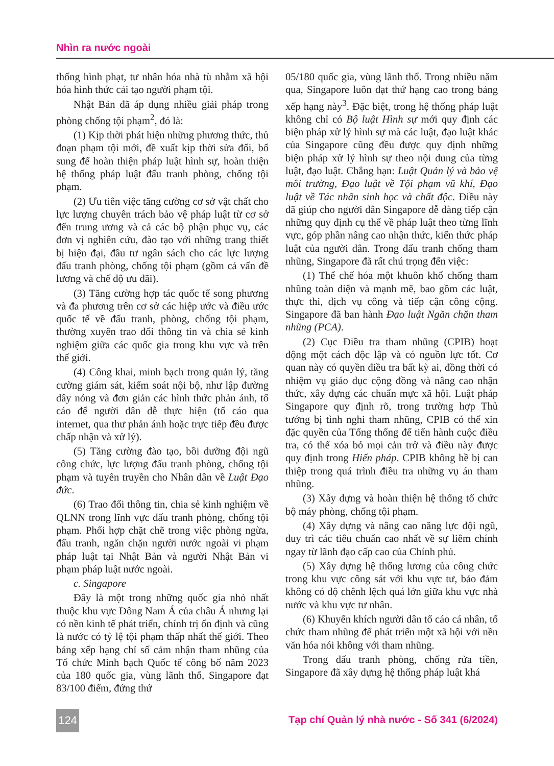Nhìn ra nước ngoài
thống hình phạt, tư nhân hóa nhà tù nhằm xã hội hóa hình thức cải tạo người phạm tội.
Nhật Bản đã áp dụng nhiều giải pháp trong phòng chống tội phạm<sup>2</sup>, đó là:
(1) Kịp thời phát hiện những phương thức, thủ đoạn phạm tội mới, đề xuất kịp thời sửa đổi, bổ sung để hoàn thiện pháp luật hình sự, hoàn thiện hệ thống pháp luật đấu tranh phòng, chống tội phạm.
(2) Ưu tiên việc tăng cường cơ sở vật chất cho lực lượng chuyên trách bảo vệ pháp luật từ cơ sở đến trung ương và cả các bộ phận phục vụ, các đơn vị nghiên cứu, đào tạo với những trang thiết bị hiện đại, đầu tư ngân sách cho các lực lượng đấu tranh phòng, chống tội phạm (gồm cả vấn đề lương và chế độ ưu đãi).
(3) Tăng cường hợp tác quốc tế song phương và đa phương trên cơ sở các hiệp ước và điều ước quốc tế về đấu tranh, phòng, chống tội phạm, thường xuyên trao đổi thông tin và chia sẻ kinh nghiệm giữa các quốc gia trong khu vực và trên thế giới.
(4) Công khai, minh bạch trong quản lý, tăng cường giám sát, kiểm soát nội bộ, như lập đường dây nóng và đơn giản các hình thức phản ánh, tố cáo để người dân dễ thực hiện (tố cáo qua internet, qua thư phản ánh hoặc trực tiếp đều được chấp nhận và xử lý).
(5) Tăng cường đào tạo, bồi dưỡng đội ngũ công chức, lực lượng đấu tranh phòng, chống tội phạm và tuyên truyền cho Nhân dân về Luật Đạo đức.
(6) Trao đổi thông tin, chia sẻ kinh nghiệm về QLNN trong lĩnh vực đấu tranh phòng, chống tội phạm. Phối hợp chặt chẽ trong việc phòng ngừa, đấu tranh, ngăn chặn người nước ngoài vi phạm pháp luật tại Nhật Bản và người Nhật Bản vi phạm pháp luật nước ngoài.
c. Singapore
Đây là một trong những quốc gia nhỏ nhất thuộc khu vực Đông Nam Á của châu Á nhưng lại có nền kinh tế phát triển, chính trị ổn định và cũng là nước có tỷ lệ tội phạm thấp nhất thế giới. Theo bảng xếp hạng chỉ số cảm nhận tham nhũng của Tổ chức Minh bạch Quốc tế công bố năm 2023 của 180 quốc gia, vùng lãnh thổ, Singapore đạt 83/100 điểm, đứng thứ
05/180 quốc gia, vùng lãnh thổ. Trong nhiều năm qua, Singapore luôn đạt thứ hạng cao trong bảng xếp hạng này<sup>3</sup>. Đặc biệt, trong hệ thống pháp luật không chỉ có Bộ luật Hình sự mới quy định các biện pháp xử lý hình sự mà các luật, đạo luật khác của Singapore cũng đều được quy định những biện pháp xử lý hình sự theo nội dung của từng luật, đạo luật. Chẳng hạn: Luật Quản lý và bảo vệ môi trường, Đạo luật về Tội phạm vũ khí, Đạo luật về Tác nhân sinh học và chất độc. Điều này đã giúp cho người dân Singapore dễ dàng tiếp cận những quy định cụ thể về pháp luật theo từng lĩnh vực, góp phần nâng cao nhận thức, kiến thức pháp luật của người dân. Trong đấu tranh chống tham nhũng, Singapore đã rất chú trọng đến việc:
(1) Thể chế hóa một khuôn khổ chống tham nhũng toàn diện và mạnh mẽ, bao gồm các luật, thực thi, dịch vụ công và tiếp cận công cộng. Singapore đã ban hành Đạo luật Ngăn chặn tham nhũng (PCA).
(2) Cục Điều tra tham nhũng (CPIB) hoạt động một cách độc lập và có nguồn lực tốt. Cơ quan này có quyền điều tra bất kỳ ai, đồng thời có nhiệm vụ giáo dục cộng đồng và nâng cao nhận thức, xây dựng các chuẩn mực xã hội. Luật pháp Singapore quy định rõ, trong trường hợp Thủ tướng bị tình nghi tham nhũng, CPIB có thể xin đặc quyền của Tổng thống để tiến hành cuộc điều tra, có thể xóa bỏ mọi cản trở và điều này được quy định trong Hiến pháp. CPIB không hề bị can thiệp trong quá trình điều tra những vụ án tham nhũng.
(3) Xây dựng và hoàn thiện hệ thống tổ chức bộ máy phòng, chống tội phạm.
(4) Xây dựng và nâng cao năng lực đội ngũ, duy trì các tiêu chuẩn cao nhất về sự liêm chính ngay từ lãnh đạo cấp cao của Chính phủ.
(5) Xây dựng hệ thống lương của công chức trong khu vực công sát với khu vực tư, bảo đảm không có độ chênh lệch quá lớn giữa khu vực nhà nước và khu vực tư nhân.
(6) Khuyến khích người dân tố cáo cá nhân, tổ chức tham nhũng để phát triển một xã hội với nền văn hóa nói không với tham nhũng.
Trong đấu tranh phòng, chống rửa tiền, Singapore đã xây dựng hệ thống pháp luật khá
124
Tạp chí Quản lý nhà nước - Số 341 (6/2024)